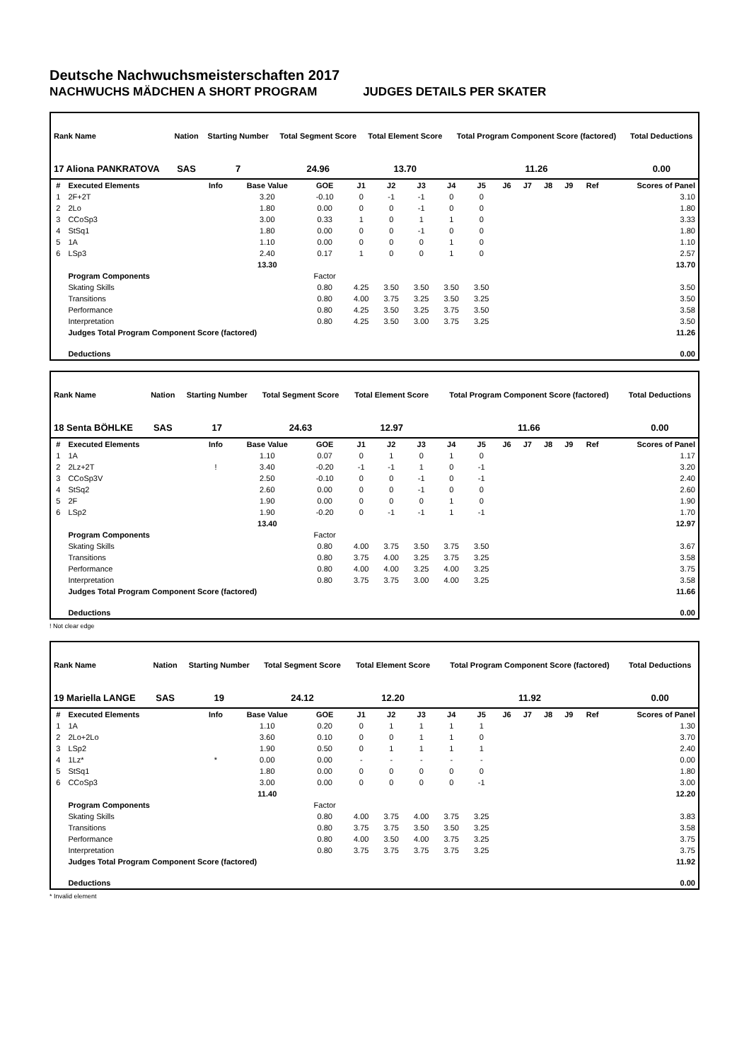Deutsche Nachwuchsmeisterschaften 2017
NACHWUCHS MÄDCHEN A SHORT PROGRAM JUDGES DETAILS PER SKATER
| Rank Name | Nation | Starting Number | Total Segment Score | Total Element Score | Total Program Component Score (factored) | Total Deductions |
| --- | --- | --- | --- | --- | --- | --- |
| 17 Aliona PANKRATOVA | SAS | 7 | 24.96 | 13.70 | 11.26 | 0.00 |
| # | Executed Elements | Info | Base Value | GOE | J1 | J2 | J3 | J4 | J5 | J6 | J7 | J8 | J9 | Ref | Scores of Panel |
| --- | --- | --- | --- | --- | --- | --- | --- | --- | --- | --- | --- | --- | --- | --- | --- |
| 1 | 2F+2T | | 3.20 | -0.10 | 0 | -1 | -1 | 0 | 0 | | | | | | 3.10 |
| 2 | 2Lo | | 1.80 | 0.00 | 0 | 0 | -1 | 0 | 0 | | | | | | 1.80 |
| 3 | CCoSp3 | | 3.00 | 0.33 | 1 | 0 | 1 | 1 | 0 | | | | | | 3.33 |
| 4 | StSq1 | | 1.80 | 0.00 | 0 | 0 | -1 | 0 | 0 | | | | | | 1.80 |
| 5 | 1A | | 1.10 | 0.00 | 0 | 0 | 0 | 1 | 0 | | | | | | 1.10 |
| 6 | LSp3 | | 2.40 | 0.17 | 1 | 0 | 0 | 1 | 0 | | | | | | 2.57 |
| | | | 13.30 | | | | | | | | | | | | 13.70 |
| | Program Components | | | Factor | | | | | | | | | | | |
| | Skating Skills | | | 0.80 | 4.25 | 3.50 | 3.50 | 3.50 | 3.50 | | | | | | 3.50 |
| | Transitions | | | 0.80 | 4.00 | 3.75 | 3.25 | 3.50 | 3.25 | | | | | | 3.50 |
| | Performance | | | 0.80 | 4.25 | 3.50 | 3.25 | 3.75 | 3.50 | | | | | | 3.58 |
| | Interpretation | | | 0.80 | 4.25 | 3.50 | 3.00 | 3.75 | 3.25 | | | | | | 3.50 |
| | Judges Total Program Component Score (factored) | | | | | | | | | | | | | | 11.26 |
| | Deductions | | | | | | | | | | | | | | 0.00 |
| Rank Name | Nation | Starting Number | Total Segment Score | Total Element Score | Total Program Component Score (factored) | Total Deductions |
| --- | --- | --- | --- | --- | --- | --- |
| 18 Senta BÖHLKE | SAS | 17 | 24.63 | 12.97 | 11.66 | 0.00 |
| # | Executed Elements | Info | Base Value | GOE | J1 | J2 | J3 | J4 | J5 | J6 | J7 | J8 | J9 | Ref | Scores of Panel |
| --- | --- | --- | --- | --- | --- | --- | --- | --- | --- | --- | --- | --- | --- | --- | --- |
| 1 | 1A | | 1.10 | 0.07 | 0 | 1 | 0 | 1 | 0 | | | | | | 1.17 |
| 2 | 2Lz+2T | ! | 3.40 | -0.20 | -1 | -1 | 1 | 0 | -1 | | | | | | 3.20 |
| 3 | CCoSp3V | | 2.50 | -0.10 | 0 | 0 | -1 | 0 | -1 | | | | | | 2.40 |
| 4 | StSq2 | | 2.60 | 0.00 | 0 | 0 | -1 | 0 | 0 | | | | | | 2.60 |
| 5 | 2F | | 1.90 | 0.00 | 0 | 0 | 0 | 1 | 0 | | | | | | 1.90 |
| 6 | LSp2 | | 1.90 | -0.20 | 0 | -1 | -1 | 1 | -1 | | | | | | 1.70 |
| | | | 13.40 | | | | | | | | | | | | 12.97 |
| | Program Components | | | Factor | | | | | | | | | | | |
| | Skating Skills | | | 0.80 | 4.00 | 3.75 | 3.50 | 3.75 | 3.50 | | | | | | 3.67 |
| | Transitions | | | 0.80 | 3.75 | 4.00 | 3.25 | 3.75 | 3.25 | | | | | | 3.58 |
| | Performance | | | 0.80 | 4.00 | 4.00 | 3.25 | 4.00 | 3.25 | | | | | | 3.75 |
| | Interpretation | | | 0.80 | 3.75 | 3.75 | 3.00 | 4.00 | 3.25 | | | | | | 3.58 |
| | Judges Total Program Component Score (factored) | | | | | | | | | | | | | | 11.66 |
| | Deductions | | | | | | | | | | | | | | 0.00 |
! Not clear edge
| Rank Name | Nation | Starting Number | Total Segment Score | Total Element Score | Total Program Component Score (factored) | Total Deductions |
| --- | --- | --- | --- | --- | --- | --- |
| 19 Mariella LANGE | SAS | 19 | 24.12 | 12.20 | 11.92 | 0.00 |
| # | Executed Elements | Info | Base Value | GOE | J1 | J2 | J3 | J4 | J5 | J6 | J7 | J8 | J9 | Ref | Scores of Panel |
| --- | --- | --- | --- | --- | --- | --- | --- | --- | --- | --- | --- | --- | --- | --- | --- |
| 1 | 1A | | 1.10 | 0.20 | 0 | 1 | 1 | 1 | 1 | | | | | | 1.30 |
| 2 | 2Lo+2Lo | | 3.60 | 0.10 | 0 | 0 | 1 | 1 | 0 | | | | | | 3.70 |
| 3 | LSp2 | | 1.90 | 0.50 | 0 | 1 | 1 | 1 | 1 | | | | | | 2.40 |
| 4 | 1Lz* | * | 0.00 | 0.00 | - | - | - | - | - | | | | | | 0.00 |
| 5 | StSq1 | | 1.80 | 0.00 | 0 | 0 | 0 | 0 | 0 | | | | | | 1.80 |
| 6 | CCoSp3 | | 3.00 | 0.00 | 0 | 0 | 0 | 0 | -1 | | | | | | 3.00 |
| | | | 11.40 | | | | | | | | | | | | 12.20 |
| | Program Components | | | Factor | | | | | | | | | | | |
| | Skating Skills | | | 0.80 | 4.00 | 3.75 | 4.00 | 3.75 | 3.25 | | | | | | 3.83 |
| | Transitions | | | 0.80 | 3.75 | 3.75 | 3.50 | 3.50 | 3.25 | | | | | | 3.58 |
| | Performance | | | 0.80 | 4.00 | 3.50 | 4.00 | 3.75 | 3.25 | | | | | | 3.75 |
| | Interpretation | | | 0.80 | 3.75 | 3.75 | 3.75 | 3.75 | 3.25 | | | | | | 3.75 |
| | Judges Total Program Component Score (factored) | | | | | | | | | | | | | | 11.92 |
| | Deductions | | | | | | | | | | | | | | 0.00 |
* Invalid element